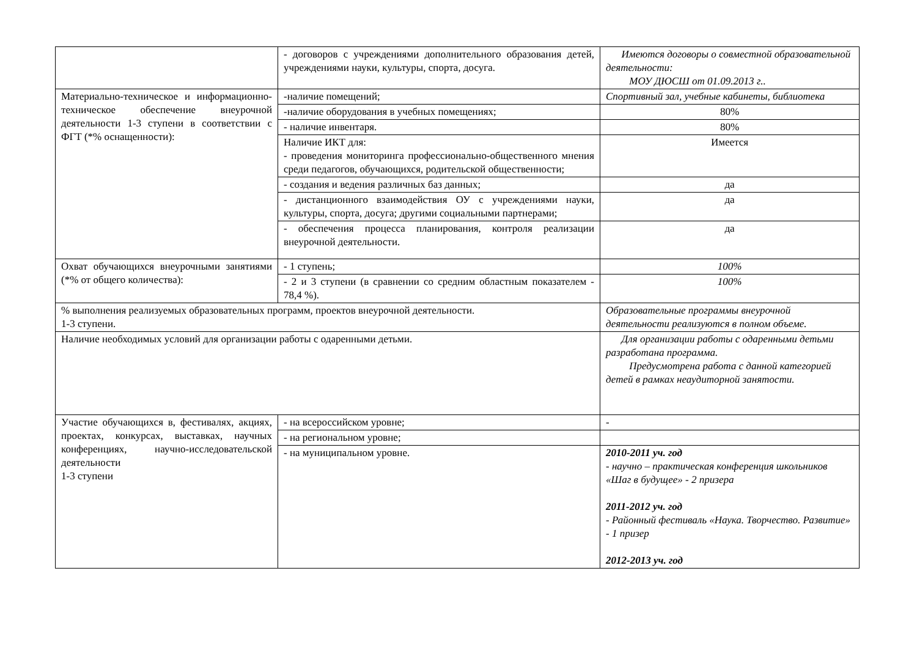| | - договоров с учреждениями дополнительного образования детей, учреждениями науки, культуры, спорта, досуга. | Имеются договоры о совместной образовательной деятельности: МОУ ДЮСШ от 01.09.2013 г.. |
| Материально-техническое и информационно-техническое обеспечение внеурочной деятельности 1-3 ступени в соответствии с ФГТ (*% оснащенности): | -наличие помещений; | Спортивный зал, учебные кабинеты, библиотека |
| | -наличие оборудования в учебных помещениях; | 80% |
| | - наличие инвентаря. | 80% |
| | Наличие ИКТ для: - проведения мониторинга профессионально-общественного мнения среди педагогов, обучающихся, родительской общественности; | Имеется |
| | - создания и ведения различных баз данных; | да |
| | - дистанционного взаимодействия ОУ с учреждениями науки, культуры, спорта, досуга; другими социальными партнерами; | да |
| | - обеспечения процесса планирования, контроля реализации внеурочной деятельности. | да |
| Охват обучающихся внеурочными занятиями (*% от общего количества): | - 1 ступень; | 100% |
| | - 2 и 3 ступени (в сравнении со средним областным показателем - 78,4 %). | 100% |
| % выполнения реализуемых образовательных программ, проектов внеурочной деятельности. 1-3 ступени. | | Образовательные программы внеурочной деятельности реализуются в полном объеме. |
| Наличие необходимых условий для организации работы с одаренными детьми. | | Для организации работы с одаренными детьми разработана программа. Предусмотрена работа с данной категорией детей в рамках неаудиторной занятости. |
| Участие обучающихся в, фестивалях, акциях, проектах, конкурсах, выставках, научных конференциях, научно-исследовательской деятельности 1-3 ступени | - на всероссийском уровне; | - |
| | - на региональном уровне; | |
| | - на муниципальном уровне. | 2010-2011 уч. год - научно – практическая конференция школьников «Шаг в будущее» - 2 призера 2011-2012 уч. год - Районный фестиваль «Наука. Творчество. Развитие» - 1 призер 2012-2013 уч. год |